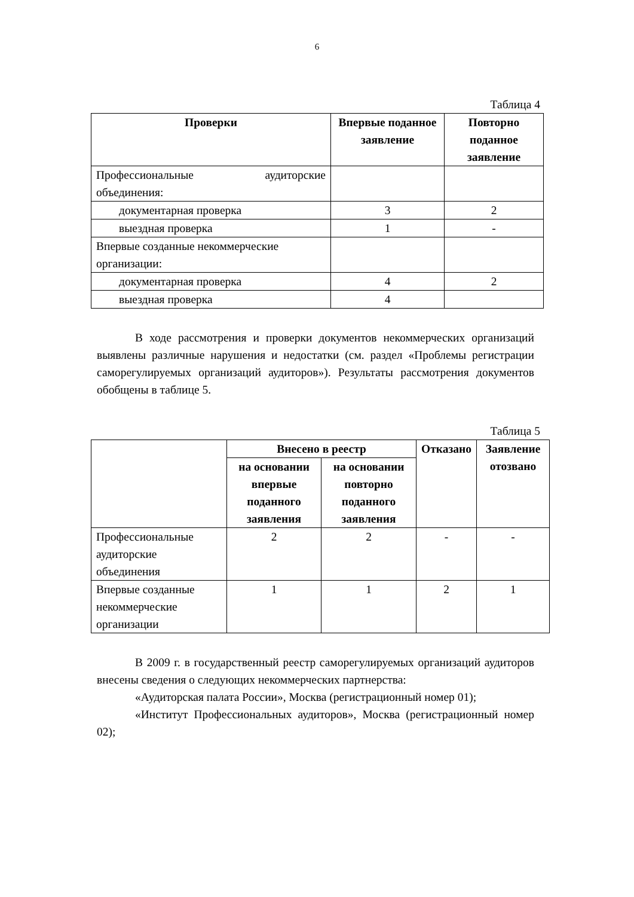6
Таблица 4
| Проверки | Впервые поданное заявление | Повторно поданное заявление |
| --- | --- | --- |
| Профессиональные аудиторские объединения: | | |
| документарная проверка | 3 | 2 |
| выездная проверка | 1 | - |
| Впервые созданные некоммерческие организации: | | |
| документарная проверка | 4 | 2 |
| выездная проверка | 4 | |
В ходе рассмотрения и проверки документов некоммерческих организаций выявлены различные нарушения и недостатки (см. раздел «Проблемы регистрации саморегулируемых организаций аудиторов»). Результаты рассмотрения документов обобщены в таблице 5.
Таблица 5
| | Внесено в реестр | | Отказано | Заявление отозвано |
| | на основании впервые поданного заявления | на основании повторно поданного заявления | | |
| Профессиональные аудиторские объединения | 2 | 2 | - | - |
| Впервые созданные некоммерческие организации | 1 | 1 | 2 | 1 |
В 2009 г. в государственный реестр саморегулируемых организаций аудиторов внесены сведения о следующих некоммерческих партнерства:
«Аудиторская палата России», Москва (регистрационный номер 01);
«Институт Профессиональных аудиторов», Москва (регистрационный номер 02);